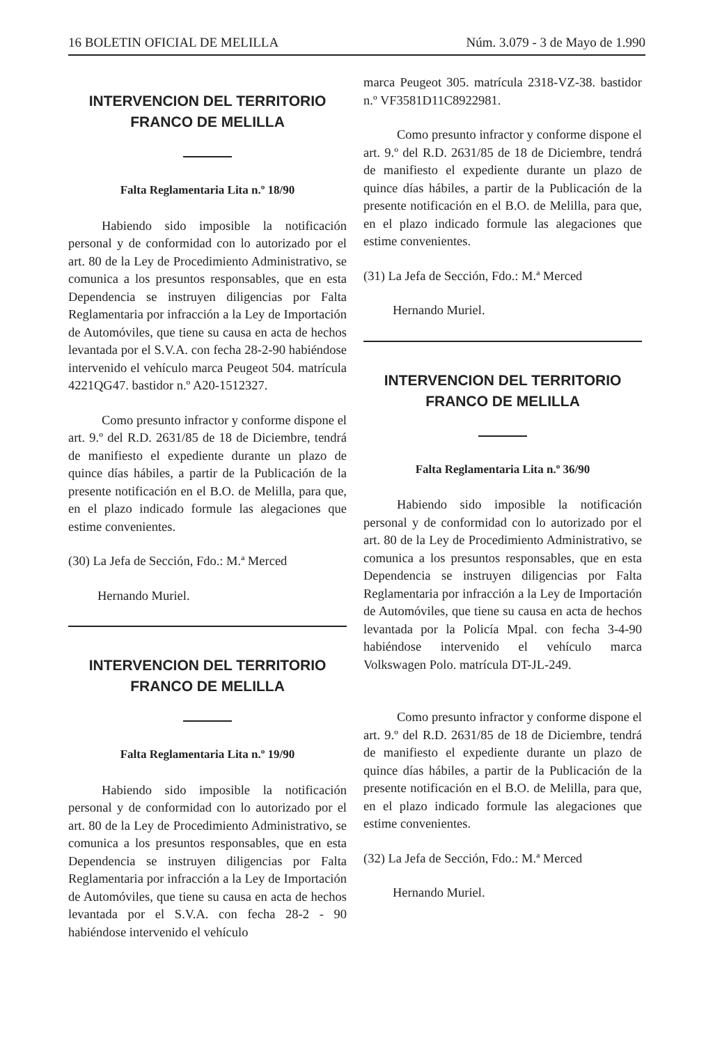16 BOLETIN OFICIAL DE MELILLA Núm. 3.079 - 3 de Mayo de 1.990
INTERVENCION DEL TERRITORIO FRANCO DE MELILLA
Falta Reglamentaria Lita n.º 18/90
Habiendo sido imposible la notificación personal y de conformidad con lo autorizado por el art. 80 de la Ley de Procedimiento Administrativo, se comunica a los presuntos responsables, que en esta Dependencia se instruyen diligencias por Falta Reglamentaria por infracción a la Ley de Importación de Automóviles, que tiene su causa en acta de hechos levantada por el S.V.A. con fecha 28-2-90 habiéndose intervenido el vehículo marca Peugeot 504. matrícula 4221QG47. bastidor n.º A20-1512327.
Como presunto infractor y conforme dispone el art. 9.º del R.D. 2631/85 de 18 de Diciembre, tendrá de manifiesto el expediente durante un plazo de quince días hábiles, a partir de la Publicación de la presente notificación en el B.O. de Melilla, para que, en el plazo indicado formule las alegaciones que estime convenientes.
(30) La Jefa de Sección, Fdo.: M.ª Merced
Hernando Muriel.
INTERVENCION DEL TERRITORIO FRANCO DE MELILLA
Falta Reglamentaria Lita n.º 19/90
Habiendo sido imposible la notificación personal y de conformidad con lo autorizado por el art. 80 de la Ley de Procedimiento Administrativo, se comunica a los presuntos responsables, que en esta Dependencia se instruyen diligencias por Falta Reglamentaria por infracción a la Ley de Importación de Automóviles, que tiene su causa en acta de hechos levantada por el S.V.A. con fecha 28-2 - 90 habiéndose intervenido el vehículo
marca Peugeot 305. matrícula 2318-VZ-38. bastidor n.º VF3581D11C8922981.
Como presunto infractor y conforme dispone el art. 9.º del R.D. 2631/85 de 18 de Diciembre, tendrá de manifiesto el expediente durante un plazo de quince días hábiles, a partir de la Publicación de la presente notificación en el B.O. de Melilla, para que, en el plazo indicado formule las alegaciones que estime convenientes.
(31) La Jefa de Sección, Fdo.: M.ª Merced
Hernando Muriel.
INTERVENCION DEL TERRITORIO FRANCO DE MELILLA
Falta Reglamentaria Lita n.º 36/90
Habiendo sido imposible la notificación personal y de conformidad con lo autorizado por el art. 80 de la Ley de Procedimiento Administrativo, se comunica a los presuntos responsables, que en esta Dependencia se instruyen diligencias por Falta Reglamentaria por infracción a la Ley de Importación de Automóviles, que tiene su causa en acta de hechos levantada por la Policía Mpal. con fecha 3-4-90 habiéndose intervenido el vehículo marca Volkswagen Polo. matrícula DT-JL-249.
Como presunto infractor y conforme dispone el art. 9.º del R.D. 2631/85 de 18 de Diciembre, tendrá de manifiesto el expediente durante un plazo de quince días hábiles, a partir de la Publicación de la presente notificación en el B.O. de Melilla, para que, en el plazo indicado formule las alegaciones que estime convenientes.
(32) La Jefa de Sección, Fdo.: M.ª Merced
Hernando Muriel.